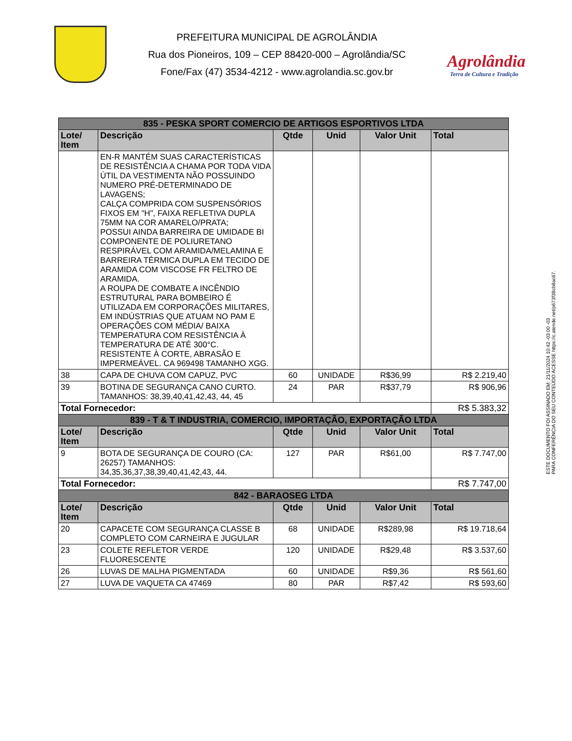PREFEITURA MUNICIPAL DE AGROLÂNDIA
Rua dos Pioneiros, 109 – CEP 88420-000 – Agrolândia/SC
Fone/Fax (47) 3534-4212 - www.agrolandia.sc.gov.br
Agrolândia
Terra de Cultura e Tradição
| 835 - PESKA SPORT COMERCIO DE ARTIGOS ESPORTIVOS LTDA | | | | | |
| Lote/ Item | Descrição | Qtde | Unid | Valor Unit | Total |
| | EN-R MANTÉM SUAS CARACTERÍSTICAS DE RESISTÊNCIA A CHAMA POR TODA VIDA ÚTIL DA VESTIMENTA NÃO POSSUINDO NUMERO PRÉ-DETERMINADO DE LAVAGENS; CALÇA COMPRIDA COM SUSPENSÓRIOS FIXOS EM "H", FAIXA REFLETIVA DUPLA 75MM NA COR AMARELO/PRATA; POSSUI AINDA BARREIRA DE UMIDADE BI COMPONENTE DE POLIURETANO RESPIRÁVEL COM ARAMIDA/MELAMINA E BARREIRA TÉRMICA DUPLA EM TECIDO DE ARAMIDA COM VISCOSE FR FELTRO DE ARAMIDA. A ROUPA DE COMBATE A INCÊNDIO ESTRUTURAL PARA BOMBEIRO É UTILIZADA EM CORPORAÇÕES MILITARES, EM INDÚSTRIAS QUE ATUAM NO PAM E OPERAÇÕES COM MÉDIA/ BAIXA TEMPERATURA COM RESISTÊNCIA À TEMPERATURA DE ATÉ 300°C. RESISTENTE À CORTE, ABRASÃO E IMPERMEÁVEL. CA 969498 TAMANHO XGG. | | | | |
| 38 | CAPA DE CHUVA COM CAPUZ, PVC | 60 | UNIDADE | R$36,99 | R$ 2.219,40 |
| 39 | BOTINA DE SEGURANÇA CANO CURTO. TAMANHOS: 38,39,40,41,42,43, 44, 45 | 24 | PAR | R$37,79 | R$ 906,96 |
| Total Fornecedor: | | | | | R$ 5.383,32 |
| 839 - T & T INDUSTRIA, COMERCIO, IMPORTAÇÃO, EXPORTAÇÃO LTDA | | | | | |
| Lote/ Item | Descrição | Qtde | Unid | Valor Unit | Total |
| 9 | BOTA DE SEGURANÇA DE COURO (CA: 26257) TAMANHOS: 34,35,36,37,38,39,40,41,42,43, 44. | 127 | PAR | R$61,00 | R$ 7.747,00 |
| Total Fornecedor: | | | | | R$ 7.747,00 |
| 842 - BARAOSEG LTDA | | | | | |
| Lote/ Item | Descrição | Qtde | Unid | Valor Unit | Total |
| 20 | CAPACETE COM SEGURANÇA CLASSE B COMPLETO COM CARNEIRA E JUGULAR | 68 | UNIDADE | R$289,98 | R$ 19.718,64 |
| 23 | COLETE REFLETOR VERDE FLUORESCENTE | 120 | UNIDADE | R$29,48 | R$ 3.537,60 |
| 26 | LUVAS DE MALHA PIGMENTADA | 60 | UNIDADE | R$9,36 | R$ 561,60 |
| 27 | LUVA DE VAQUETA CA 47469 | 80 | PAR | R$7,42 | R$ 593,60 |
ESTE DOCUMENTO FOI ASSINADO EM: 21/11/2024 10:42 -03:00 -03
PARA CONFERÊNCIA DO SEU CONTEÚDO ACESSE https://c.atende.net/p673f38cb8ac67.